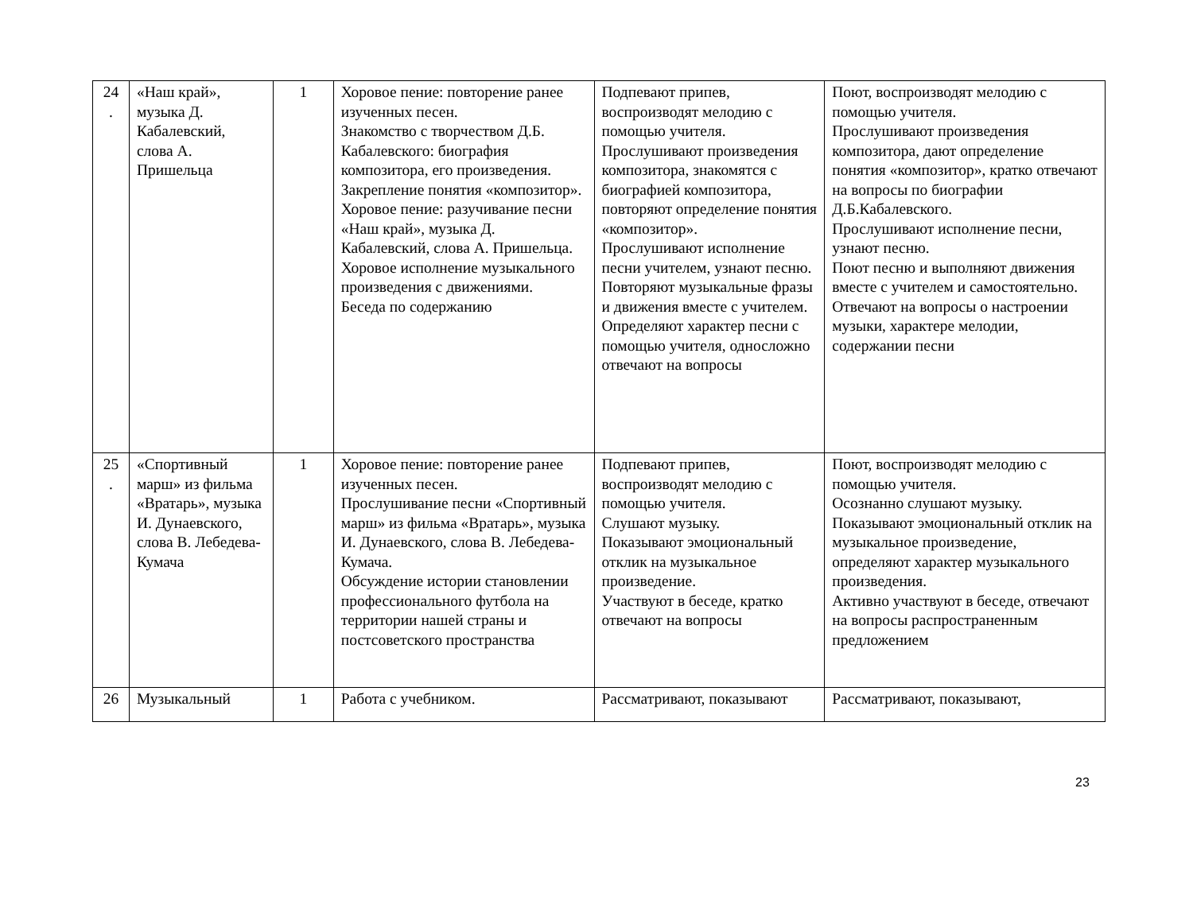| 24 . | «Наш край», музыка Д. Кабалевский, слова А. Пришельца | 1 | Хоровое пение: повторение ранее изученных песен. Знакомство с творчеством Д.Б. Кабалевского: биография композитора, его произведения. Закрепление понятия «композитор». Хоровое пение: разучивание песни «Наш край», музыка Д. Кабалевский, слова А. Пришельца. Хоровое исполнение музыкального произведения с движениями. Беседа по содержанию | Подпевают припев, воспроизводят мелодию с помощью учителя. Прослушивают произведения композитора, знакомятся с биографией композитора, повторяют определение понятия «композитор». Прослушивают исполнение песни учителем, узнают песню. Повторяют музыкальные фразы и движения вместе с учителем. Определяют характер песни с помощью учителя, односложно отвечают на вопросы | Поют, воспроизводят мелодию с помощью учителя. Прослушивают произведения композитора, дают определение понятия «композитор», кратко отвечают на вопросы по биографии Д.Б.Кабалевского. Прослушивают исполнение песни, узнают песню. Поют песню и выполняют движения вместе с учителем и самостоятельно. Отвечают на вопросы о настроении музыки, характере мелодии, содержании песни |
| 25 . | «Спортивный марш» из фильма «Вратарь», музыка И. Дунаевского, слова В. Лебедева-Кумача | 1 | Хоровое пение: повторение ранее изученных песен. Прослушивание песни «Спортивный марш» из фильма «Вратарь», музыка И. Дунаевского, слова В. Лебедева-Кумача. Обсуждение истории становлении профессионального футбола на территории нашей страны и постсоветского пространства | Подпевают припев, воспроизводят мелодию с помощью учителя. Слушают музыку. Показывают эмоциональный отклик на музыкальное произведение. Участвуют в беседе, кратко отвечают на вопросы | Поют, воспроизводят мелодию с помощью учителя. Осознанно слушают музыку. Показывают эмоциональный отклик на музыкальное произведение, определяют характер музыкального произведения. Активно участвуют в беседе, отвечают на вопросы распространенным предложением |
| 26 | Музыкальный | 1 | Работа с учебником. | Рассматривают, показывают | Рассматривают, показывают, |
23